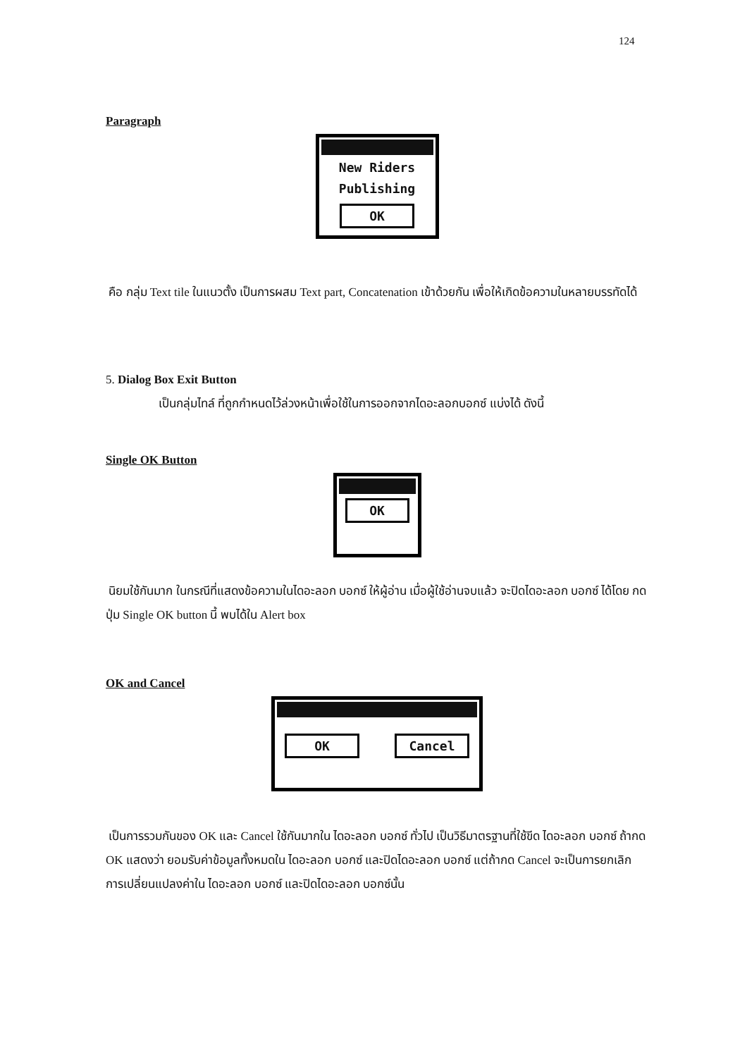124
Paragraph
New Riders
Publishing
OK
คือ กลุ่ม Text tile ในแนวตั้ง เป็นการผสม Text part, Concatenation เข้าด้วยกัน เพื่อให้เกิดข้อความในหลายบรรทัดได้
5. Dialog Box Exit Button
เป็นกลุ่มไทล์ ที่ถูกกำหนดไว้ล่วงหน้าเพื่อใช้ในการออกจากไดอะลอกบอกซ์ แบ่งได้ ดังนี้
Single OK Button
OK
นิยมใช้กันมาก ในกรณีที่แสดงข้อความในไดอะลอก บอกซ์ ให้ผู้อ่าน เมื่อผู้ใช้อ่านจบแล้ว จะปิดไดอะลอก บอกซ์ ได้โดย กดปุ่ม Single OK button นี้ พบได้ใน Alert box
OK and Cancel
OK Cancel
เป็นการรวมกันของ OK และ Cancel ใช้กันมากใน ไดอะลอก บอกซ์ ทั่วไป เป็นวิธีมาตรฐานที่ใช้ขีด ไดอะลอก บอกซ์ ถ้ากด OK แสดงว่า ยอมรับค่าข้อมูลทั้งหมดใน ไดอะลอก บอกซ์ และปิดไดอะลอก บอกซ์ แต่ถ้ากด Cancel จะเป็นการยกเลิก การเปลี่ยนแปลงค่าใน ไดอะลอก บอกซ์ และปิดไดอะลอก บอกซ์นั้น